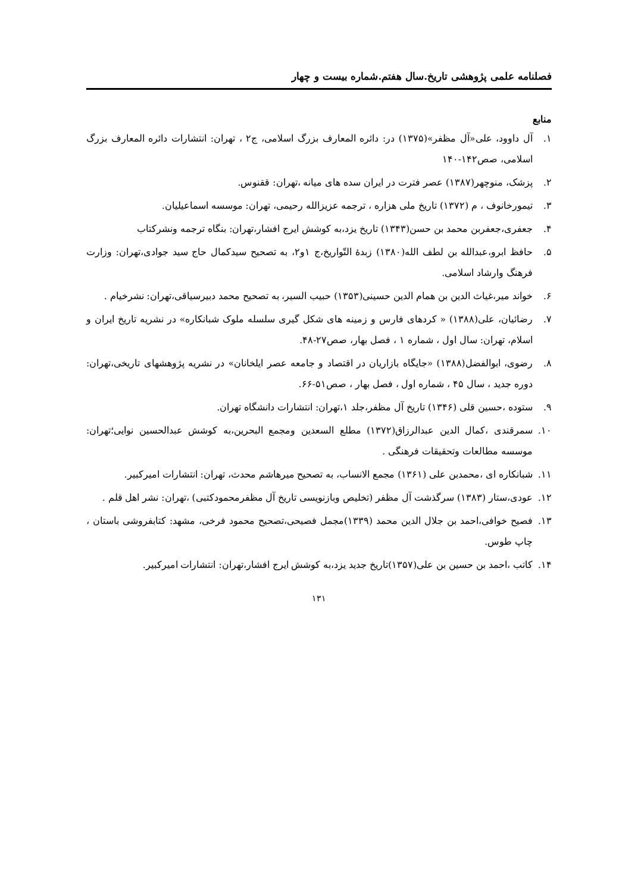فصلنامه علمی پژوهشی تاریخ.سال هفتم.شماره بیست و چهار
منابع
۱. آل داوود، علی«آل مظفر»(۱۳۷۵) در: دائره المعارف بزرگ اسلامی، ج۲ ، تهران: انتشارات دائره المعارف بزرگ اسلامی، صص۱۴۲-۱۴۰
۲. پزشک، منوچهر(۱۳۸۷) عصر فترت در ایران سده های میانه ،تهران: ققنوس.
۳. تیمورخانوف ، م (۱۳۷۲) تاریخ ملی هزاره ، ترجمه عزیزالله رحیمی، تهران: موسسه اسماعیلیان.
۴. جعفری،جعفربن محمد بن حسن(۱۳۴۳) تاریخ یزد،به کوشش ایرج افشار،تهران: بنگاه ترجمه ونشرکتاب
۵. حافظ ابرو،عبدالله بن لطف الله(۱۳۸۰) زبدهٔ التّواریخ،ج ۱و۲، به تصحیح سیدکمال حاج سید جوادی،تهران: وزارت فرهنگ وارشاد اسلامی.
۶. خواند میر،غیاث الدین بن همام الدین حسینی(۱۳۵۳) حبیب السیر، به تصحیح محمد دبیرسیاقی،تهران: نشرخیام .
۷. رضائیان، علی(۱۳۸۸) « کردهای فارس و زمینه های شکل گیری سلسله ملوک شبانکاره» در نشریه تاریخ ایران و اسلام، تهران: سال اول ، شماره ۱ ، فصل بهار، صص۲۷-۴۸.
۸. رضوی، ابوالفضل(۱۳۸۸) «جایگاه بازاریان در اقتصاد و جامعه عصر ایلخانان» در نشریه پژوهشهای تاریخی،تهران: دوره جدید ، سال ۴۵ ، شماره اول ، فصل بهار ، صص۵۱-۶۶.
۹. ستوده ،حسین قلی (۱۳۴۶) تاریخ آل مظفر،جلد ۱،تهران: انتشارات دانشگاه تهران.
۱۰. سمرقندی ،کمال الدین عبدالرزاق(۱۳۷۲) مطلع السعدین ومجمع البحرین،به کوشش عبدالحسین نوایی؛تهران: موسسه مطالعات وتحقیقات فرهنگی .
۱۱. شبانکاره ای ،محمدبن علی (۱۳۶۱) مجمع الانساب، به تصحیح میرهاشم محدث، تهران: انتشارات امیرکبیر.
۱۲. عودی،ستار (۱۳۸۳) سرگذشت آل مظفر (تخلیص وبازنویسی تاریخ آل مظفرمحمودکتبی) ،تهران: نشر اهل قلم .
۱۳. فصیح خوافی،احمد بن جلال الدین محمد (۱۳۳۹)مجمل فصیحی،تصحیح محمود فرخی، مشهد: کتابفروشی باستان ، چاپ طوس.
۱۴. کاتب ،احمد بن حسین بن علی(۱۳۵۷)تاریخ جدید یزد،به کوشش ایرج افشار،تهران: انتشارات امیرکبیر.
۱۳۱